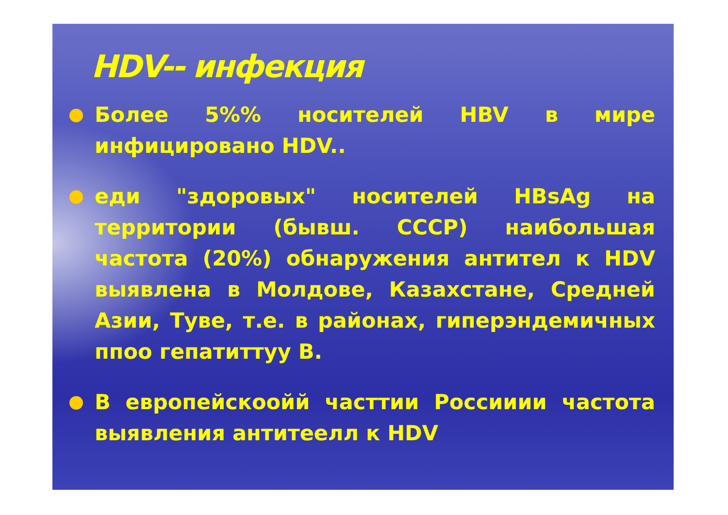HDV-- инфекция
Более 5%% носителей HBV в мире инфицировано HDV..
еди "здоровых" носителей HBsAg на территории (бывш. СССР) наибольшая частота (20%) обнаружения антител к HDV выявлена в Молдове, Казахстане, Средней Азии, Туве, т.е. в районах, гиперэндемичных ппоо гепатиттуу В.
В европейскоойй часттии Россииии частота выявления антитеелл к HDV